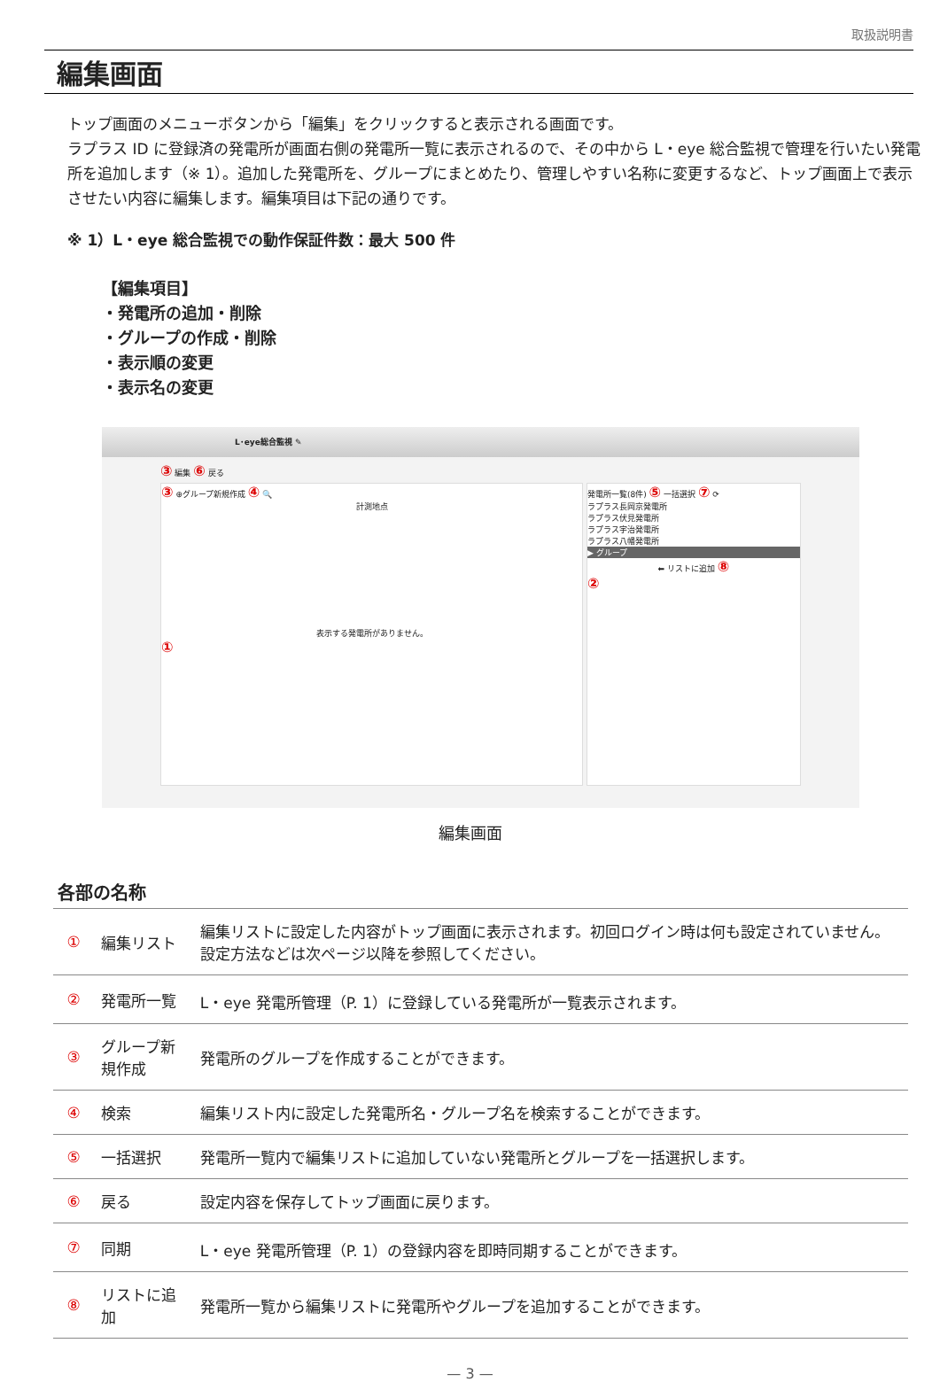取扱説明書
編集画面
トップ画面のメニューボタンから「編集」をクリックすると表示される画面です。
ラプラス ID に登録済の発電所が画面右側の発電所一覧に表示されるので、その中から L・eye 総合監視で管理を行いたい発電所を追加します（※ 1）。追加した発電所を、グループにまとめたり、管理しやすい名称に変更するなど、トップ画面上で表示させたい内容に編集します。編集項目は下記の通りです。
※ 1）L・eye 総合監視での動作保証件数：最大 500 件
【編集項目】
・発電所の追加・削除
・グループの作成・削除
・表示順の変更
・表示名の変更
L･eye総合監視 ✎
③ 編集 ⑥ 戻る
③ ⊕グループ新規作成 ④ 🔍
計測地点
表示する発電所がありません。
①
発電所一覧(8件) ⑤ 一括選択 ⑦ ⟳
ラプラス長岡京発電所
ラプラス伏見発電所
ラプラス宇治発電所
ラプラス八幡発電所
▶ グループ
⬅ リストに追加 ⑧
②
編集画面
各部の名称
| ① | 編集リスト | 編集リストに設定した内容がトップ画面に表示されます。初回ログイン時は何も設定されていません。設定方法などは次ページ以降を参照してください。 |
| ② | 発電所一覧 | L・eye 発電所管理（P. 1）に登録している発電所が一覧表示されます。 |
| ③ | グループ新規作成 | 発電所のグループを作成することができます。 |
| ④ | 検索 | 編集リスト内に設定した発電所名・グループ名を検索することができます。 |
| ⑤ | 一括選択 | 発電所一覧内で編集リストに追加していない発電所とグループを一括選択します。 |
| ⑥ | 戻る | 設定内容を保存してトップ画面に戻ります。 |
| ⑦ | 同期 | L・eye 発電所管理（P. 1）の登録内容を即時同期することができます。 |
| ⑧ | リストに追加 | 発電所一覧から編集リストに発電所やグループを追加することができます。 |
— 3 —